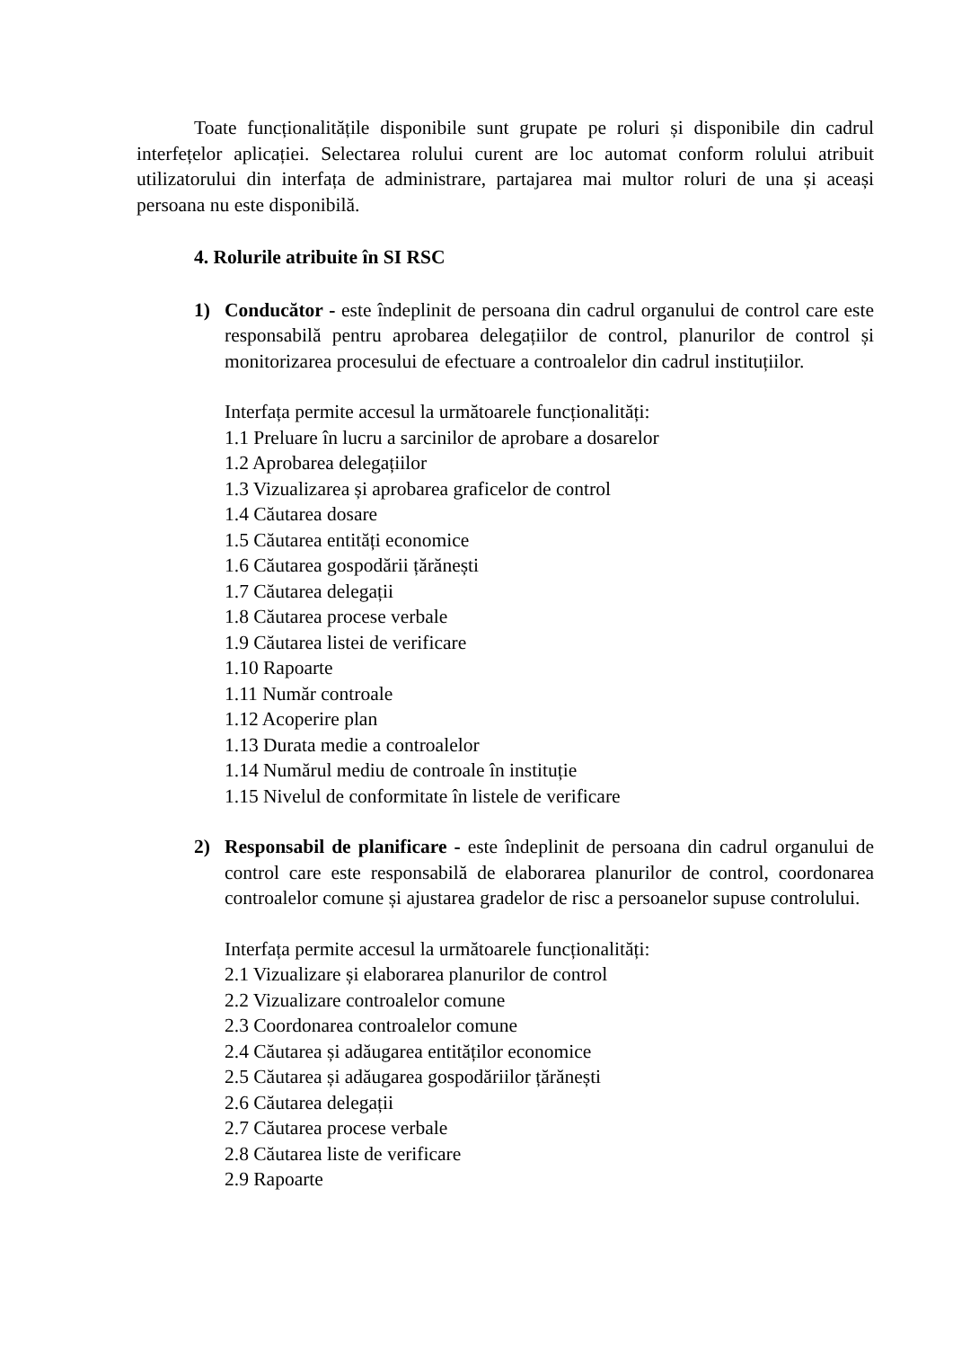Toate funcționalitățile disponibile sunt grupate pe roluri și disponibile din cadrul interfețelor aplicației. Selectarea rolului curent are loc automat conform rolului atribuit utilizatorului din interfața de administrare, partajarea mai multor roluri de una și aceași persoana nu este disponibilă.
4. Rolurile atribuite în SI RSC
1) Conducător - este îndeplinit de persoana din cadrul organului de control care este responsabilă pentru aprobarea delegațiilor de control, planurilor de control și monitorizarea procesului de efectuare a controalelor din cadrul instituțiilor.
Interfața permite accesul la următoarele funcționalități:
1.1 Preluare în lucru a sarcinilor de aprobare a dosarelor
1.2 Aprobarea delegațiilor
1.3 Vizualizarea și aprobarea graficelor de control
1.4 Căutarea dosare
1.5 Căutarea entități economice
1.6 Căutarea gospodării țărănești
1.7 Căutarea delegații
1.8 Căutarea procese verbale
1.9 Căutarea listei de verificare
1.10 Rapoarte
1.11 Număr controale
1.12 Acoperire plan
1.13 Durata medie a controalelor
1.14 Numărul mediu de controale în instituție
1.15 Nivelul de conformitate în listele de verificare
2) Responsabil de planificare - este îndeplinit de persoana din cadrul organului de control care este responsabilă de elaborarea planurilor de control, coordonarea controalelor comune și ajustarea gradelor de risc a persoanelor supuse controlului.
Interfața permite accesul la următoarele funcționalități:
2.1 Vizualizare și elaborarea planurilor de control
2.2 Vizualizare controalelor comune
2.3 Coordonarea controalelor comune
2.4 Căutarea și adăugarea entităților economice
2.5 Căutarea și adăugarea gospodăriilor țărănești
2.6 Căutarea delegații
2.7 Căutarea procese verbale
2.8 Căutarea liste de verificare
2.9 Rapoarte